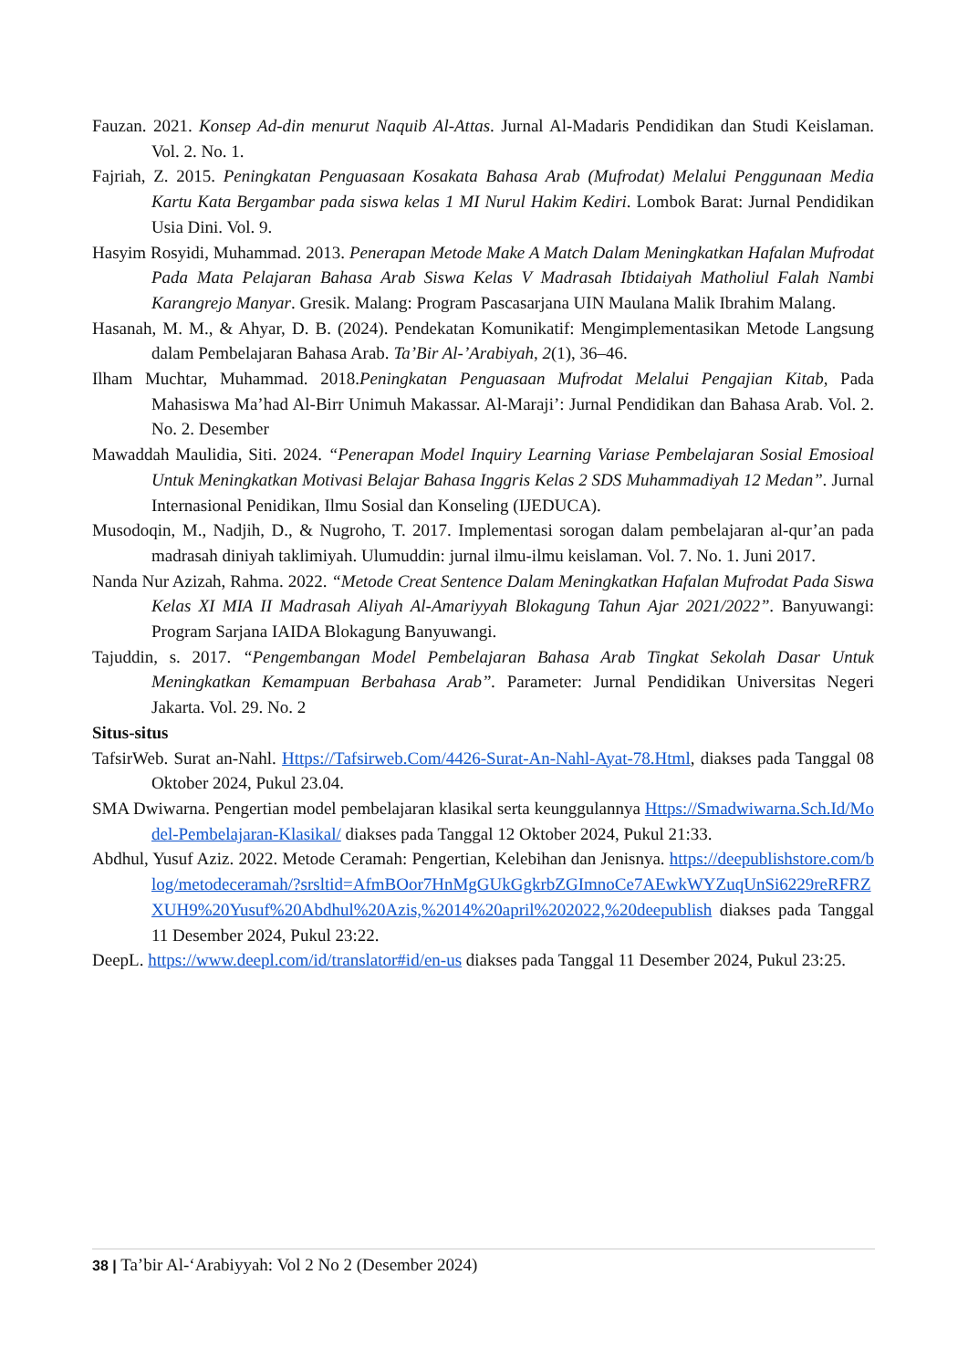Fauzan. 2021. Konsep Ad-din menurut Naquib Al-Attas. Jurnal Al-Madaris Pendidikan dan Studi Keislaman. Vol. 2. No. 1.
Fajriah, Z. 2015. Peningkatan Penguasaan Kosakata Bahasa Arab (Mufrodat) Melalui Penggunaan Media Kartu Kata Bergambar pada siswa kelas 1 MI Nurul Hakim Kediri. Lombok Barat: Jurnal Pendidikan Usia Dini. Vol. 9.
Hasyim Rosyidi, Muhammad. 2013. Penerapan Metode Make A Match Dalam Meningkatkan Hafalan Mufrodat Pada Mata Pelajaran Bahasa Arab Siswa Kelas V Madrasah Ibtidaiyah Matholiul Falah Nambi Karangrejo Manyar. Gresik. Malang: Program Pascasarjana UIN Maulana Malik Ibrahim Malang.
Hasanah, M. M., & Ahyar, D. B. (2024). Pendekatan Komunikatif: Mengimplementasikan Metode Langsung dalam Pembelajaran Bahasa Arab. Ta’Bir Al-’Arabiyah, 2(1), 36–46.
Ilham Muchtar, Muhammad. 2018.Peningkatan Penguasaan Mufrodat Melalui Pengajian Kitab, Pada Mahasiswa Ma’had Al-Birr Unimuh Makassar. Al-Maraji’: Jurnal Pendidikan dan Bahasa Arab. Vol. 2. No. 2. Desember
Mawaddah Maulidia, Siti. 2024. “Penerapan Model Inquiry Learning Variase Pembelajaran Sosial Emosioal Untuk Meningkatkan Motivasi Belajar Bahasa Inggris Kelas 2 SDS Muhammadiyah 12 Medan”. Jurnal Internasional Penidikan, Ilmu Sosial dan Konseling (IJEDUCA).
Musodoqin, M., Nadjih, D., & Nugroho, T. 2017. Implementasi sorogan dalam pembelajaran al-qur’an pada madrasah diniyah taklimiyah. Ulumuddin: jurnal ilmu-ilmu keislaman. Vol. 7. No. 1. Juni 2017.
Nanda Nur Azizah, Rahma. 2022. “Metode Creat Sentence Dalam Meningkatkan Hafalan Mufrodat Pada Siswa Kelas XI MIA II Madrasah Aliyah Al-Amariyyah Blokagung Tahun Ajar 2021/2022”. Banyuwangi: Program Sarjana IAIDA Blokagung Banyuwangi.
Tajuddin, s. 2017. “Pengembangan Model Pembelajaran Bahasa Arab Tingkat Sekolah Dasar Untuk Meningkatkan Kemampuan Berbahasa Arab”. Parameter: Jurnal Pendidikan Universitas Negeri Jakarta. Vol. 29. No. 2
Situs-situs
TafsirWeb. Surat an-Nahl. Https://Tafsirweb.Com/4426-Surat-An-Nahl-Ayat-78.Html, diakses pada Tanggal 08 Oktober 2024, Pukul 23.04.
SMA Dwiwarna. Pengertian model pembelajaran klasikal serta keunggulannya Https://Smadwiwarna.Sch.Id/Model-Pembelajaran-Klasikal/ diakses pada Tanggal 12 Oktober 2024, Pukul 21:33.
Abdhul, Yusuf Aziz. 2022. Metode Ceramah: Pengertian, Kelebihan dan Jenisnya. https://deepublishstore.com/blog/metodeceramah/?srsltid=AfmBOor7HnMgGUkGgkrbZGImnoCe7AEwkWYZuqUnSi6229reRFRZXUH9%20Yusuf%20Abdhul%20Azis,%2014%20april%202022,%20deepublish diakses pada Tanggal 11 Desember 2024, Pukul 23:22.
DeepL. https://www.deepl.com/id/translator#id/en-us diakses pada Tanggal 11 Desember 2024, Pukul 23:25.
38 | Ta’bir Al-‘Arabiyyah: Vol 2 No 2 (Desember 2024)